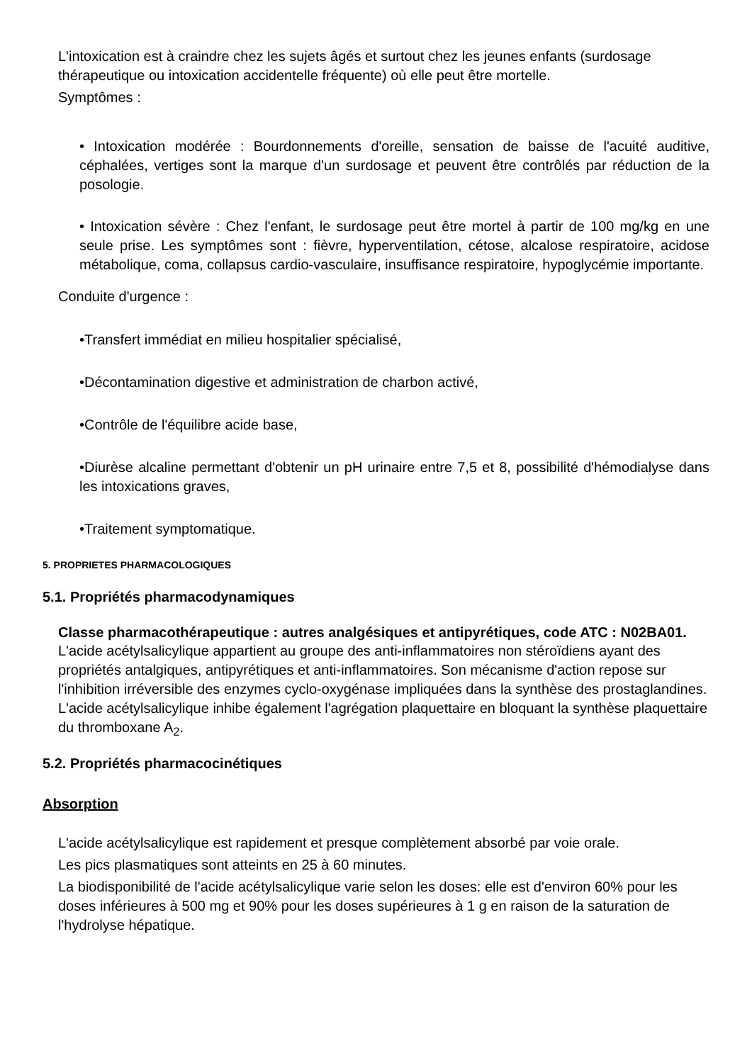L'intoxication est à craindre chez les sujets âgés et surtout chez les jeunes enfants (surdosage thérapeutique ou intoxication accidentelle fréquente) où elle peut être mortelle.
Symptômes :
• Intoxication modérée : Bourdonnements d'oreille, sensation de baisse de l'acuité auditive, céphalées, vertiges sont la marque d'un surdosage et peuvent être contrôlés par réduction de la posologie.
• Intoxication sévère : Chez l'enfant, le surdosage peut être mortel à partir de 100 mg/kg en une seule prise. Les symptômes sont : fièvre, hyperventilation, cétose, alcalose respiratoire, acidose métabolique, coma, collapsus cardio-vasculaire, insuffisance respiratoire, hypoglycémie importante.
Conduite d'urgence :
•Transfert immédiat en milieu hospitalier spécialisé,
•Décontamination digestive et administration de charbon activé,
•Contrôle de l'équilibre acide base,
•Diurèse alcaline permettant d'obtenir un pH urinaire entre 7,5 et 8, possibilité d'hémodialyse dans les intoxications graves,
•Traitement symptomatique.
5. PROPRIETES PHARMACOLOGIQUES
5.1. Propriétés pharmacodynamiques
Classe pharmacothérapeutique : autres analgésiques et antipyrétiques, code ATC : N02BA01.
L'acide acétylsalicylique appartient au groupe des anti-inflammatoires non stéroïdiens ayant des propriétés antalgiques, antipyrétiques et anti-inflammatoires. Son mécanisme d'action repose sur l'inhibition irréversible des enzymes cyclo-oxygénase impliquées dans la synthèse des prostaglandines.
L'acide acétylsalicylique inhibe également l'agrégation plaquettaire en bloquant la synthèse plaquettaire du thromboxane A<sub>2</sub>.
5.2. Propriétés pharmacocinétiques
Absorption
L'acide acétylsalicylique est rapidement et presque complètement absorbé par voie orale.
Les pics plasmatiques sont atteints en 25 à 60 minutes.
La biodisponibilité de l'acide acétylsalicylique varie selon les doses: elle est d'environ 60% pour les doses inférieures à 500 mg et 90% pour les doses supérieures à 1 g en raison de la saturation de l'hydrolyse hépatique.